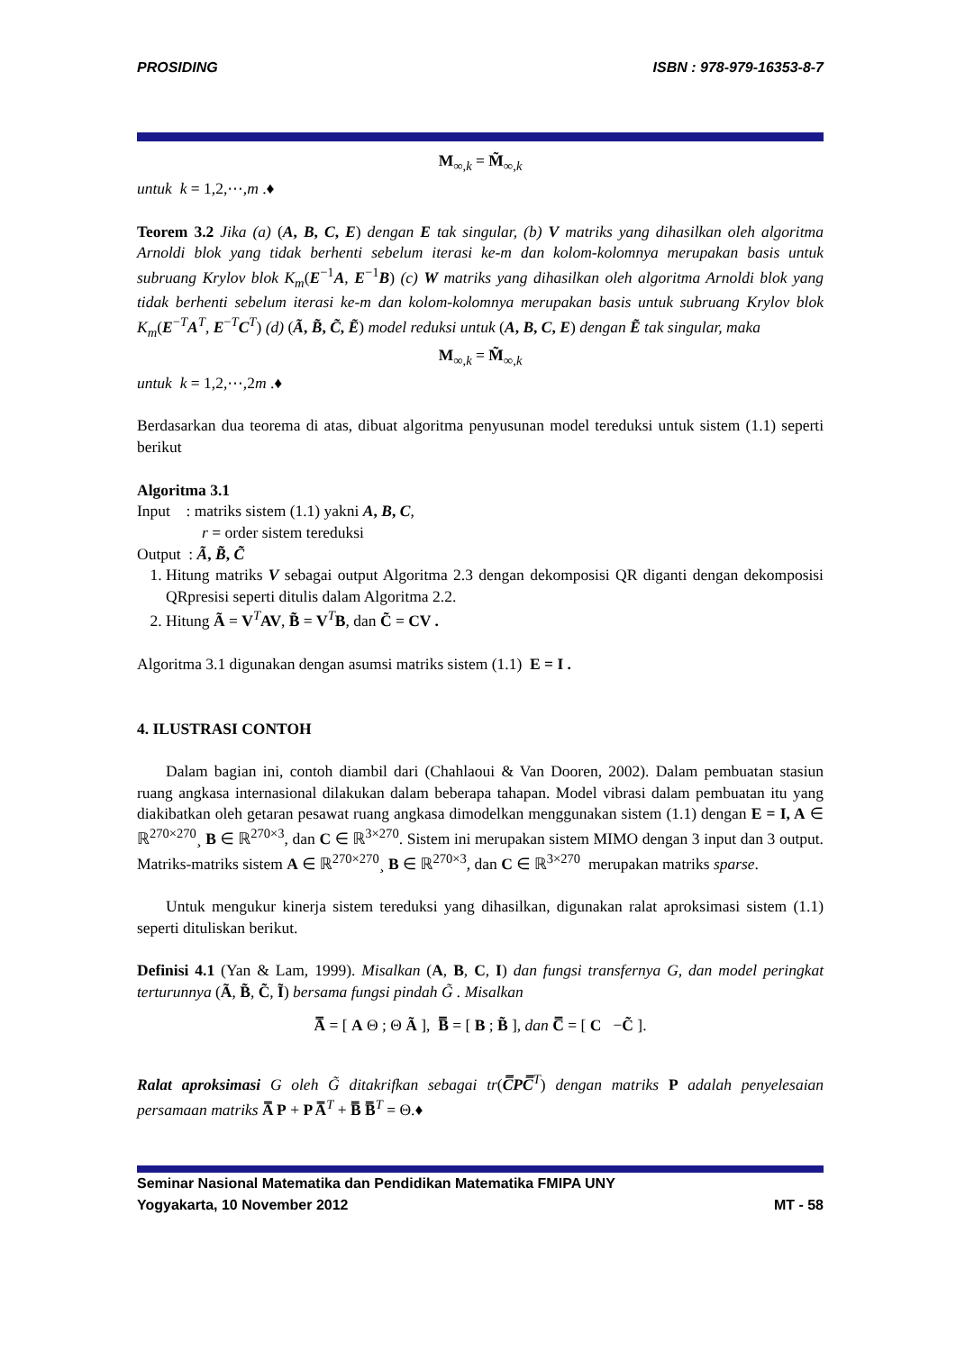PROSIDING ISBN : 978-979-16353-8-7
M<sub>∞,k</sub> = M̃<sub>∞,k</sub>
untuk k = 1,2,⋯,m .♦
Teorem 3.2 Jika (a) (A, B, C, E) dengan E tak singular, (b) V matriks yang dihasilkan oleh algoritma Arnoldi blok yang tidak berhenti sebelum iterasi ke-m dan kolom-kolomnya merupakan basis untuk subruang Krylov blok K<sub>m</sub>(E<sup>−1</sup>A, E<sup>−1</sup>B) (c) W matriks yang dihasilkan oleh algoritma Arnoldi blok yang tidak berhenti sebelum iterasi ke-m dan kolom-kolomnya merupakan basis untuk subruang Krylov blok K<sub>m</sub>(E<sup>−T</sup>A<sup>T</sup>, E<sup>−T</sup>C<sup>T</sup>) (d) (Ã, B̃, C̃, Ẽ) model reduksi untuk (A, B, C, E) dengan Ẽ tak singular, maka
M<sub>∞,k</sub> = M̃<sub>∞,k</sub>
untuk k = 1,2,⋯,2m .♦
Berdasarkan dua teorema di atas, dibuat algoritma penyusunan model tereduksi untuk sistem (1.1) seperti berikut
Algoritma 3.1
Input : matriks sistem (1.1) yakni A, B, C,
r = order sistem tereduksi
Output : Ã, B̃, C̃
1. Hitung matriks V sebagai output Algoritma 2.3 dengan dekomposisi QR diganti dengan dekomposisi QRpresisi seperti ditulis dalam Algoritma 2.2.
2. Hitung Ã = V<sup>T</sup>AV, B̃ = V<sup>T</sup>B, dan C̃ = CV .
Algoritma 3.1 digunakan dengan asumsi matriks sistem (1.1) E = I .
4. ILUSTRASI CONTOH
Dalam bagian ini, contoh diambil dari (Chahlaoui & Van Dooren, 2002). Dalam pembuatan stasiun ruang angkasa internasional dilakukan dalam beberapa tahapan. Model vibrasi dalam pembuatan itu yang diakibatkan oleh getaran pesawat ruang angkasa dimodelkan menggunakan sistem (1.1) dengan E = I, A ∈ ℝ<sup>270×270</sup>¸ B ∈ ℝ<sup>270×3</sup>, dan C ∈ ℝ<sup>3×270</sup>. Sistem ini merupakan sistem MIMO dengan 3 input dan 3 output. Matriks-matriks sistem A ∈ ℝ<sup>270×270</sup>¸ B ∈ ℝ<sup>270×3</sup>, dan C ∈ ℝ<sup>3×270</sup> merupakan matriks sparse.
Untuk mengukur kinerja sistem tereduksi yang dihasilkan, digunakan ralat aproksimasi sistem (1.1) seperti dituliskan berikut.
Definisi 4.1 (Yan & Lam, 1999). Misalkan (A, B, C, I) dan fungsi transfernya G, dan model peringkat terturunnya (Ã, B̃, C̃, Ĩ) bersama fungsi pindah G̃ . Misalkan
A̿ = [ A Θ ; Θ Ã ], B̿ = [ B ; B̃ ], dan C̿ = [ C −C̃ ].
Ralat aproksimasi G oleh G̃ ditakrifkan sebagai tr(C̿PC̿<sup>T</sup>) dengan matriks P adalah penyelesaian persamaan matriks A̿ P + P A̿<sup>T</sup> + B̿ B̿<sup>T</sup> = Θ.♦
Seminar Nasional Matematika dan Pendidikan Matematika FMIPA UNY
Yogyakarta, 10 November 2012 MT - 58